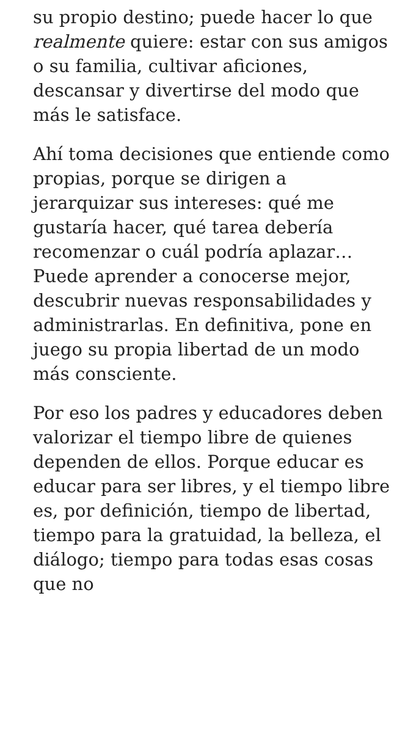su propio destino; puede hacer lo que realmente quiere: estar con sus amigos o su familia, cultivar aficiones, descansar y divertirse del modo que más le satisface.
Ahí toma decisiones que entiende como propias, porque se dirigen a jerarquizar sus intereses: qué me gustaría hacer, qué tarea debería recomenzar o cuál podría aplazar… Puede aprender a conocerse mejor, descubrir nuevas responsabilidades y administrarlas. En definitiva, pone en juego su propia libertad de un modo más consciente.
Por eso los padres y educadores deben valorizar el tiempo libre de quienes dependen de ellos. Porque educar es educar para ser libres, y el tiempo libre es, por definición, tiempo de libertad, tiempo para la gratuidad, la belleza, el diálogo; tiempo para todas esas cosas que no